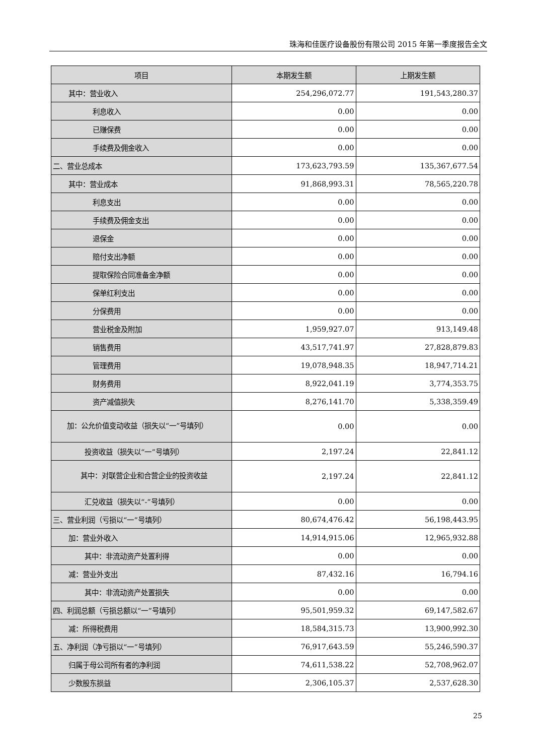珠海和佳医疗设备股份有限公司 2015 年第一季度报告全文
| 项目 | 本期发生额 | 上期发生额 |
| --- | --- | --- |
| 其中：营业收入 | 254,296,072.77 | 191,543,280.37 |
| 利息收入 | 0.00 | 0.00 |
| 已赚保费 | 0.00 | 0.00 |
| 手续费及佣金收入 | 0.00 | 0.00 |
| 二、营业总成本 | 173,623,793.59 | 135,367,677.54 |
| 其中：营业成本 | 91,868,993.31 | 78,565,220.78 |
| 利息支出 | 0.00 | 0.00 |
| 手续费及佣金支出 | 0.00 | 0.00 |
| 退保金 | 0.00 | 0.00 |
| 赔付支出净额 | 0.00 | 0.00 |
| 提取保险合同准备金净额 | 0.00 | 0.00 |
| 保单红利支出 | 0.00 | 0.00 |
| 分保费用 | 0.00 | 0.00 |
| 营业税金及附加 | 1,959,927.07 | 913,149.48 |
| 销售费用 | 43,517,741.97 | 27,828,879.83 |
| 管理费用 | 19,078,948.35 | 18,947,714.21 |
| 财务费用 | 8,922,041.19 | 3,774,353.75 |
| 资产减值损失 | 8,276,141.70 | 5,338,359.49 |
| 加：公允价值变动收益（损失以“一”号填列） | 0.00 | 0.00 |
| 投资收益（损失以“一”号填列） | 2,197.24 | 22,841.12 |
| 其中：对联营企业和合营企业的投资收益 | 2,197.24 | 22,841.12 |
| 汇兑收益（损失以“-”号填列） | 0.00 | 0.00 |
| 三、营业利润（亏损以“一”号填列） | 80,674,476.42 | 56,198,443.95 |
| 加：营业外收入 | 14,914,915.06 | 12,965,932.88 |
| 其中：非流动资产处置利得 | 0.00 | 0.00 |
| 减：营业外支出 | 87,432.16 | 16,794.16 |
| 其中：非流动资产处置损失 | 0.00 | 0.00 |
| 四、利润总额（亏损总额以“一”号填列） | 95,501,959.32 | 69,147,582.67 |
| 减：所得税费用 | 18,584,315.73 | 13,900,992.30 |
| 五、净利润（净亏损以“一”号填列） | 76,917,643.59 | 55,246,590.37 |
| 归属于母公司所有者的净利润 | 74,611,538.22 | 52,708,962.07 |
| 少数股东损益 | 2,306,105.37 | 2,537,628.30 |
25